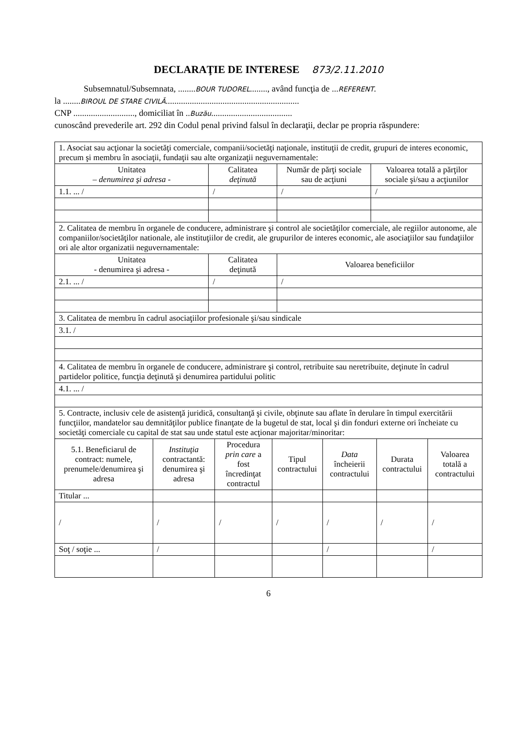DECLARAŢIE DE INTERESE 873/2.11.2010
Subsemnatul/Subsemnata, ........BOUR TUDOREL........, având funcţia de ...REFERENT.
la ........BIROUL DE STARE CIVILĂ.............................................................
CNP ............................, domiciliat în ..Buzău.....................................
cunoscând prevederile art. 292 din Codul penal privind falsul în declaraţii, declar pe propria răspundere:
| 1. Asociat sau acţionar la societăţi comerciale, companii/societăţi naţionale, instituţii de credit, grupuri de interes economic, precum şi membru în asociaţii, fundaţii sau alte organizaţii neguvernamentale: | | | |
| Unitatea – denumirea şi adresa - | Calitatea deţinută | Număr de părţi sociale sau de acţiuni | Valoarea totală a părţilor sociale şi/sau a acţiunilor |
| 1.1. ... / | / | / | / |
| 2. Calitatea de membru în organele de conducere, administrare şi control ale societăţilor comerciale, ale regiilor autonome, ale companiilor/societăţilor nationale, ale instituţiilor de credit, ale grupurilor de interes economic, ale asociaţiilor sau fundaţiilor ori ale altor organizatii neguvernamentale: | | |
| Unitatea - denumirea şi adresa - | Calitatea deţinută | Valoarea beneficiilor |
| 2.1. ... / | / | / |
| 3. Calitatea de membru în cadrul asociaţiilor profesionale şi/sau sindicale |
| 3.1. / |
| 4. Calitatea de membru în organele de conducere, administrare şi control, retribuite sau neretribuite, deţinute în cadrul partidelor politice, funcţia deţinută şi denumirea partidului politic |
| 4.1. ... / |
| 5. Contracte, inclusiv cele de asistenţă juridică, consultanţă şi civile, obţinute sau aflate în derulare în timpul exercitării funcţiilor, mandatelor sau demnităţilor publice finanţate de la bugetul de stat, local şi din fonduri externe ori încheiate cu societăţi comerciale cu capital de stat sau unde statul este acţionar majoritar/minoritar: | | | | | | |
| 5.1. Beneficiarul de contract: numele, prenumele/denumirea şi adresa | Instituţia contractantă: denumirea şi adresa | Procedura prin care a fost încredinţat contractul | Tipul contractului | Data încheierii contractului | Durata contractului | Valoarea totală a contractului |
| Titular ... | | | | | | |
| / | / | / | / | / | / | / |
| Soţ / soţie ... | / | | | / | | / |
6